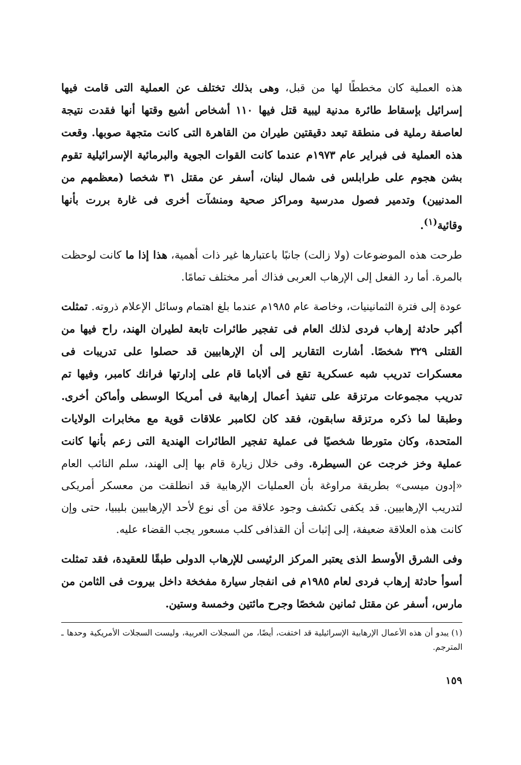هذه العملية كان مخططًا لها من قبل، وهى بذلك تختلف عن العملية التى قامت فيها إسرائيل بإسقاط طائرة مدنية ليبية قتل فيها ١١٠ أشخاص أشيع وقتها أنها فقدت نتيجة لعاصفة رملية فى منطقة تبعد دقيقتين طيران من القاهرة التى كانت متجهة صوبها. وقعت هذه العملية فى فبراير عام ١٩٧٣م عندما كانت القوات الجوية والبرمائية الإسرائيلية تقوم بشن هجوم على طرابلس فى شمال لبنان، أسفر عن مقتل ٣١ شخصا (معظمهم من المدنيين) وتدمير فصول مدرسية ومراكز صحية ومنشآت أخرى فى غارة بررت بأنها وقائية<sup>(١)</sup>.
طرحت هذه الموضوعات (ولا زالت) جانبًا باعتبارها غير ذات أهمية، هذا إذا ما كانت لوحظت بالمرة. أما رد الفعل إلى الإرهاب العربى فذاك أمر مختلف تمامًا.
عودة إلى فترة الثمانينيات، وخاصة عام ١٩٨٥م عندما بلغ اهتمام وسائل الإعلام ذروته. تمثلت أكبر حادثة إرهاب فردى لذلك العام فى تفجير طائرات تابعة لطيران الهند، راح فيها من القتلى ٣٢٩ شخصًا. أشارت التقارير إلى أن الإرهابيين قد حصلوا على تدريبات فى معسكرات تدريب شبه عسكرية تقع فى ألاباما قام على إدارتها فرانك كامبر، وفيها تم تدريب مجموعات مرتزقة على تنفيذ أعمال إرهابية فى أمريكا الوسطى وأماكن أخرى. وطبقا لما ذكره مرتزقة سابقون، فقد كان لكامبر علاقات قوية مع مخابرات الولايات المتحدة، وكان متورطا شخصيًا فى عملية تفجير الطائرات الهندية التى زعم بأنها كانت عملية وخز خرجت عن السيطرة. وفى خلال زيارة قام بها إلى الهند، سلم النائب العام «إدون ميسى» بطريقة مراوغة بأن العمليات الإرهابية قد انطلقت من معسكر أمريكى لتدريب الإرهابيين. قد يكفى تكشف وجود علاقة من أى نوع لأحد الإرهابيين بليبيا، حتى وإن كانت هذه العلاقة ضعيفة، إلى إثبات أن القذافى كلب مسعور يجب القضاء عليه.
وفى الشرق الأوسط الذى يعتبر المركز الرئيسى للإرهاب الدولى طبقًا للعقيدة، فقد تمثلت أسوأ حادثة إرهاب فردى لعام ١٩٨٥م فى انفجار سيارة مفخخة داخل بيروت فى الثامن من مارس، أسفر عن مقتل ثمانين شخصًا وجرح مائتين وخمسة وستين.
(١) يبدو أن هذه الأعمال الإرهابية الإسرائيلية قد اختفت، أيضًا، من السجلات العربية، وليست السجلات الأمريكية وحدها ـ المترجم.
١٥٩